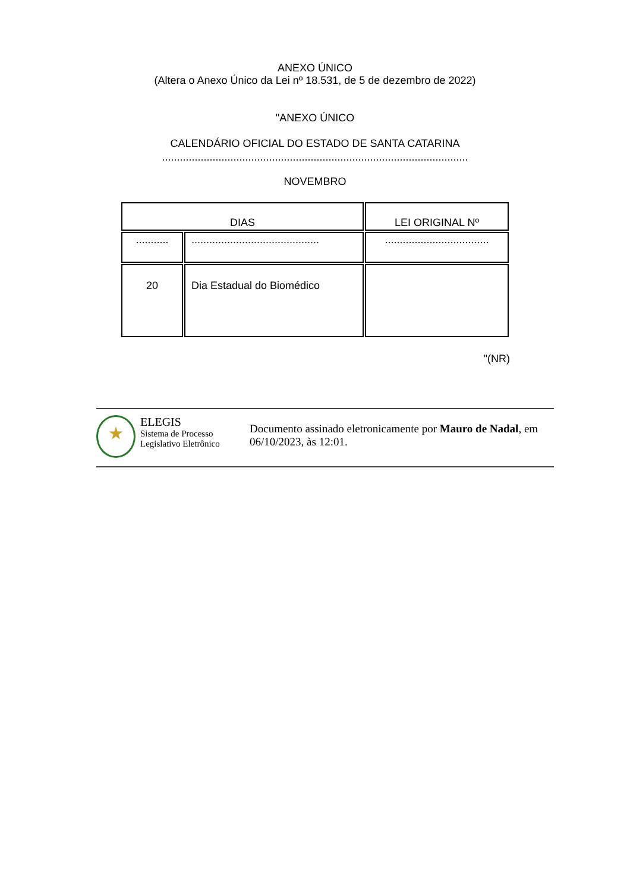ANEXO ÚNICO
(Altera o Anexo Único da Lei nº 18.531, de 5 de dezembro de 2022)
"ANEXO ÚNICO
CALENDÁRIO OFICIAL DO ESTADO DE SANTA CATARINA
.......................................................................................................
NOVEMBRO
| DIAS | | LEI ORIGINAL Nº |
| --- | --- | --- |
| ........... | ........................................... | ................................... |
| 20 | Dia Estadual do Biomédico | |
"(NR)
ELEGIS
Sistema de Processo
Legislativo Eletrônico
Documento assinado eletronicamente por Mauro de Nadal, em 06/10/2023, às 12:01.